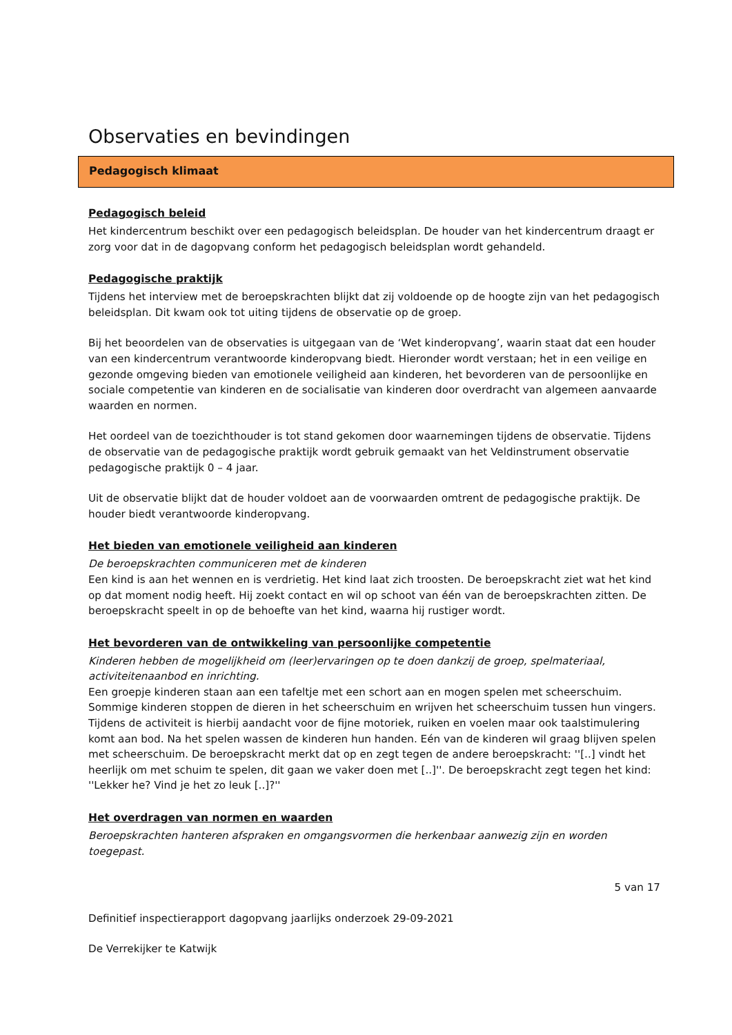Observaties en bevindingen
Pedagogisch klimaat
Pedagogisch beleid
Het kindercentrum beschikt over een pedagogisch beleidsplan. De houder van het kindercentrum draagt er zorg voor dat in de dagopvang conform het pedagogisch beleidsplan wordt gehandeld.
Pedagogische praktijk
Tijdens het interview met de beroepskrachten blijkt dat zij voldoende op de hoogte zijn van het pedagogisch beleidsplan. Dit kwam ook tot uiting tijdens de observatie op de groep.
Bij het beoordelen van de observaties is uitgegaan van de ‘Wet kinderopvang’, waarin staat dat een houder van een kindercentrum verantwoorde kinderopvang biedt. Hieronder wordt verstaan; het in een veilige en gezonde omgeving bieden van emotionele veiligheid aan kinderen, het bevorderen van de persoonlijke en sociale competentie van kinderen en de socialisatie van kinderen door overdracht van algemeen aanvaarde waarden en normen.
Het oordeel van de toezichthouder is tot stand gekomen door waarnemingen tijdens de observatie. Tijdens de observatie van de pedagogische praktijk wordt gebruik gemaakt van het Veldinstrument observatie pedagogische praktijk 0 – 4 jaar.
Uit de observatie blijkt dat de houder voldoet aan de voorwaarden omtrent de pedagogische praktijk. De houder biedt verantwoorde kinderopvang.
Het bieden van emotionele veiligheid aan kinderen
De beroepskrachten communiceren met de kinderen
Een kind is aan het wennen en is verdrietig. Het kind laat zich troosten. De beroepskracht ziet wat het kind op dat moment nodig heeft. Hij zoekt contact en wil op schoot van één van de beroepskrachten zitten. De beroepskracht speelt in op de behoefte van het kind, waarna hij rustiger wordt.
Het bevorderen van de ontwikkeling van persoonlijke competentie
Kinderen hebben de mogelijkheid om (leer)ervaringen op te doen dankzij de groep, spelmateriaal, activiteitenaanbod en inrichting.
Een groepje kinderen staan aan een tafeltje met een schort aan en mogen spelen met scheerschuim. Sommige kinderen stoppen de dieren in het scheerschuim en wrijven het scheerschuim tussen hun vingers. Tijdens de activiteit is hierbij aandacht voor de fijne motoriek, ruiken en voelen maar ook taalstimulering komt aan bod. Na het spelen wassen de kinderen hun handen. Eén van de kinderen wil graag blijven spelen met scheerschuim. De beroepskracht merkt dat op en zegt tegen de andere beroepskracht: ''[..] vindt het heerlijk om met schuim te spelen, dit gaan we vaker doen met [..]''. De beroepskracht zegt tegen het kind: ''Lekker he? Vind je het zo leuk [..]?''
Het overdragen van normen en waarden
Beroepskrachten hanteren afspraken en omgangsvormen die herkenbaar aanwezig zijn en worden toegepast.
5 van 17
Definitief inspectierapport dagopvang jaarlijks onderzoek 29-09-2021
De Verrekijker te Katwijk